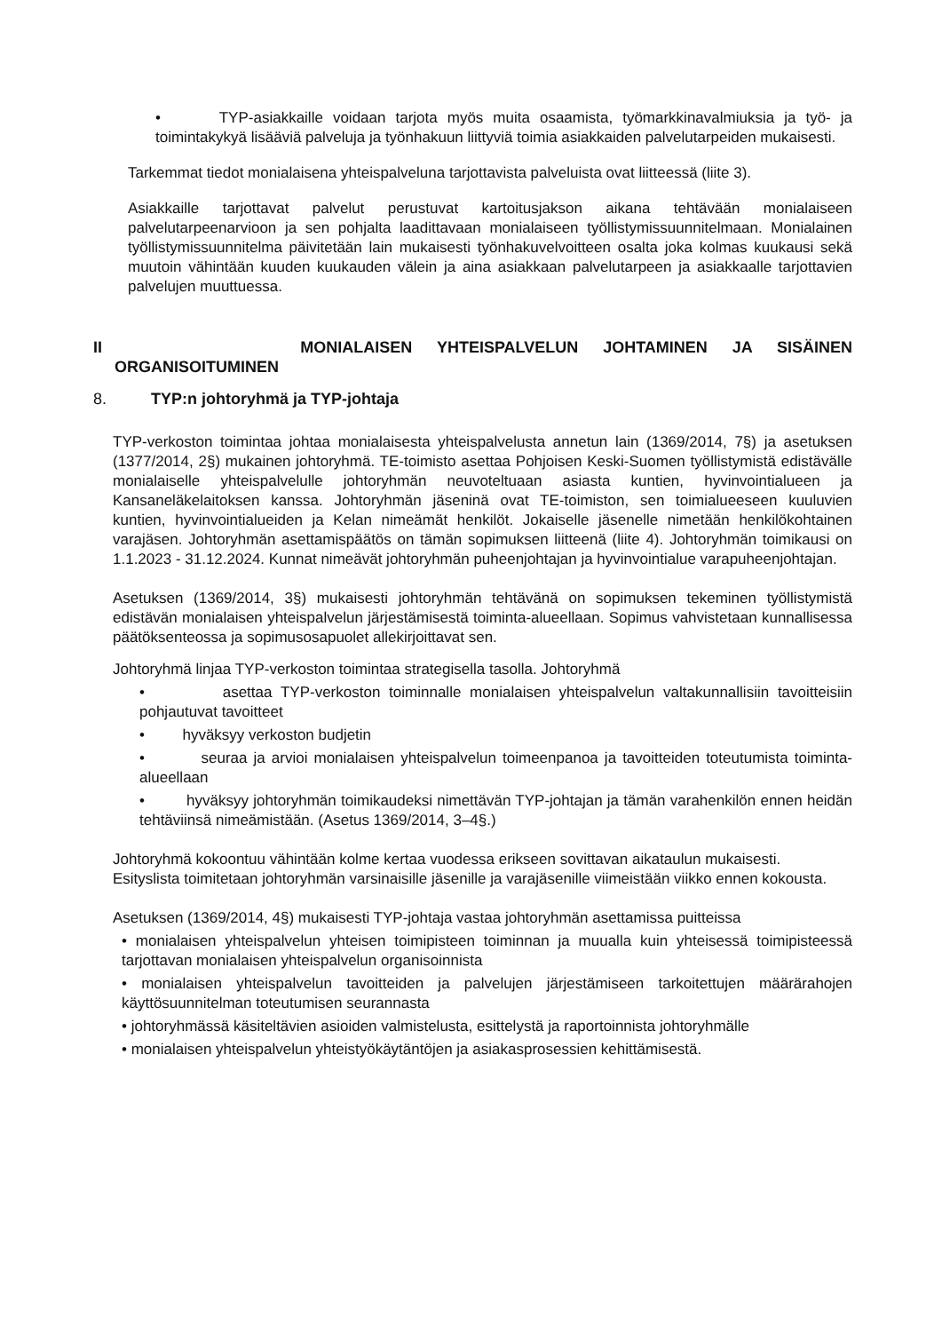• TYP-asiakkaille voidaan tarjota myös muita osaamista, työmarkkinavalmiuksia ja työ- ja toimintakykyä lisääviä palveluja ja työnhakuun liittyviä toimia asiakkaiden palvelutarpeiden mukaisesti.
Tarkemmat tiedot monialaisena yhteispalveluna tarjottavista palveluista ovat liitteessä (liite 3).
Asiakkaille tarjottavat palvelut perustuvat kartoitusjakson aikana tehtävään monialaiseen palvelutarpeenarvioon ja sen pohjalta laadittavaan monialaiseen työllistymissuunnitelmaan. Monialainen työllistymissuunnitelma päivitetään lain mukaisesti työnhakuvelvoitteen osalta joka kolmas kuukausi sekä muutoin vähintään kuuden kuukauden välein ja aina asiakkaan palvelutarpeen ja asiakkaalle tarjottavien palvelujen muuttuessa.
II MONIALAISEN YHTEISPALVELUN JOHTAMINEN JA SISÄINEN
ORGANISOITUMINEN
8. TYP:n johtoryhmä ja TYP-johtaja
TYP-verkoston toimintaa johtaa monialaisesta yhteispalvelusta annetun lain (1369/2014, 7§) ja asetuksen (1377/2014, 2§) mukainen johtoryhmä. TE-toimisto asettaa Pohjoisen Keski-Suomen työllistymistä edistävälle monialaiselle yhteispalvelulle johtoryhmän neuvoteltuaan asiasta kuntien, hyvinvointialueen ja Kansaneläkelaitoksen kanssa. Johtoryhmän jäseninä ovat TE-toimiston, sen toimialueeseen kuuluvien kuntien, hyvinvointialueiden ja Kelan nimeämät henkilöt. Jokaiselle jäsenelle nimetään henkilökohtainen varajäsen. Johtoryhmän asettamispäätös on tämän sopimuksen liitteenä (liite 4). Johtoryhmän toimikausi on 1.1.2023 - 31.12.2024. Kunnat nimeävät johtoryhmän puheenjohtajan ja hyvinvointialue varapuheenjohtajan.
Asetuksen (1369/2014, 3§) mukaisesti johtoryhmän tehtävänä on sopimuksen tekeminen työllistymistä edistävän monialaisen yhteispalvelun järjestämisestä toiminta-alueellaan. Sopimus vahvistetaan kunnallisessa päätöksenteossa ja sopimusosapuolet allekirjoittavat sen.
Johtoryhmä linjaa TYP-verkoston toimintaa strategisella tasolla. Johtoryhmä
• asettaa TYP-verkoston toiminnalle monialaisen yhteispalvelun valtakunnallisiin tavoitteisiin pohjautuvat tavoitteet
• hyväksyy verkoston budjetin
• seuraa ja arvioi monialaisen yhteispalvelun toimeenpanoa ja tavoitteiden toteutumista toiminta-alueellaan
• hyväksyy johtoryhmän toimikaudeksi nimettävän TYP-johtajan ja tämän varahenkilön ennen heidän tehtäviinsä nimeämistään. (Asetus 1369/2014, 3–4§.)
Johtoryhmä kokoontuu vähintään kolme kertaa vuodessa erikseen sovittavan aikataulun mukaisesti.
Esityslista toimitetaan johtoryhmän varsinaisille jäsenille ja varajäsenille viimeistään viikko ennen kokousta.
Asetuksen (1369/2014, 4§) mukaisesti TYP-johtaja vastaa johtoryhmän asettamissa puitteissa
• monialaisen yhteispalvelun yhteisen toimipisteen toiminnan ja muualla kuin yhteisessä toimipisteessä tarjottavan monialaisen yhteispalvelun organisoinnista
• monialaisen yhteispalvelun tavoitteiden ja palvelujen järjestämiseen tarkoitettujen määrärahojen käyttösuunnitelman toteutumisen seurannasta
• johtoryhmässä käsiteltävien asioiden valmistelusta, esittelystä ja raportoinnista johtoryhmälle
• monialaisen yhteispalvelun yhteistyökäytäntöjen ja asiakasprosessien kehittämisestä.